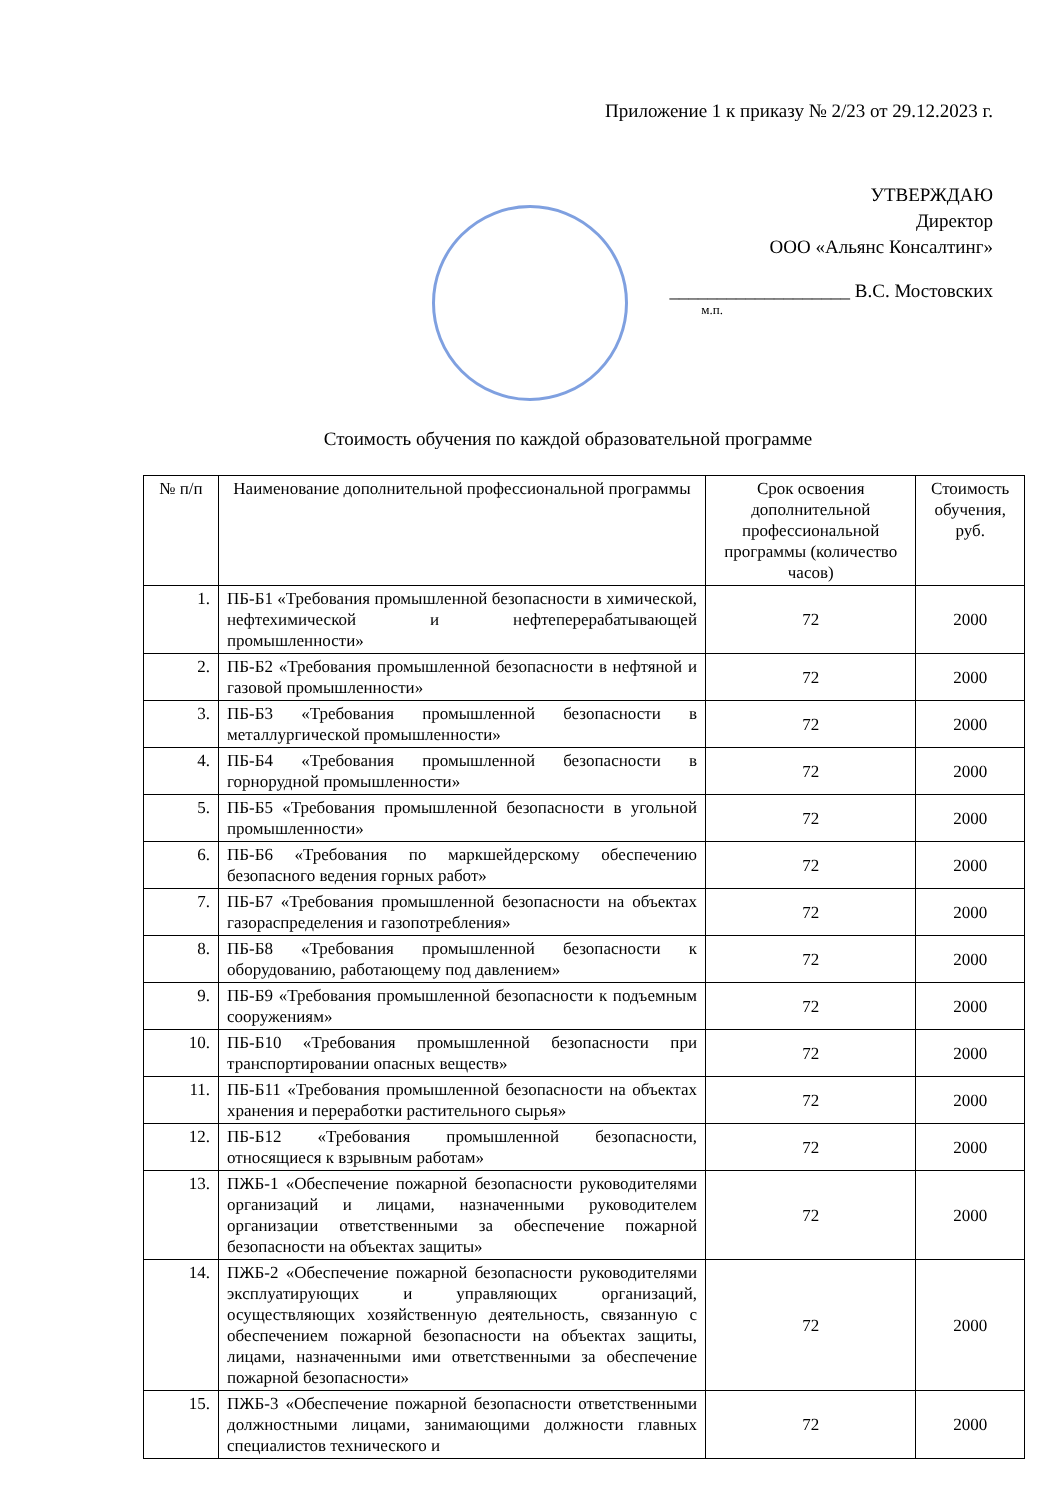Приложение 1 к приказу № 2/23 от 29.12.2023 г.
УТВЕРЖДАЮ
Директор
ООО «Альянс Консалтинг»
___________________ В.С. Мостовских
м.п.
Стоимость обучения по каждой образовательной программе
| № п/п | Наименование дополнительной профессиональной программы | Срок освоения дополнительной профессиональной программы (количество часов) | Стоимость обучения, руб. |
| --- | --- | --- | --- |
| 1. | ПБ-Б1 «Требования промышленной безопасности в химической, нефтехимической и нефтеперерабатывающей промышленности» | 72 | 2000 |
| 2. | ПБ-Б2 «Требования промышленной безопасности в нефтяной и газовой промышленности» | 72 | 2000 |
| 3. | ПБ-Б3 «Требования промышленной безопасности в металлургической промышленности» | 72 | 2000 |
| 4. | ПБ-Б4 «Требования промышленной безопасности в горнорудной промышленности» | 72 | 2000 |
| 5. | ПБ-Б5 «Требования промышленной безопасности в угольной промышленности» | 72 | 2000 |
| 6. | ПБ-Б6 «Требования по маркшейдерскому обеспечению безопасного ведения горных работ» | 72 | 2000 |
| 7. | ПБ-Б7 «Требования промышленной безопасности на объектах газораспределения и газопотребления» | 72 | 2000 |
| 8. | ПБ-Б8 «Требования промышленной безопасности к оборудованию, работающему под давлением» | 72 | 2000 |
| 9. | ПБ-Б9 «Требования промышленной безопасности к подъемным сооружениям» | 72 | 2000 |
| 10. | ПБ-Б10 «Требования промышленной безопасности при транспортировании опасных веществ» | 72 | 2000 |
| 11. | ПБ-Б11 «Требования промышленной безопасности на объектах хранения и переработки растительного сырья» | 72 | 2000 |
| 12. | ПБ-Б12 «Требования промышленной безопасности, относящиеся к взрывным работам» | 72 | 2000 |
| 13. | ПЖБ-1 «Обеспечение пожарной безопасности руководителями организаций и лицами, назначенными руководителем организации ответственными за обеспечение пожарной безопасности на объектах защиты» | 72 | 2000 |
| 14. | ПЖБ-2 «Обеспечение пожарной безопасности руководителями эксплуатирующих и управляющих организаций, осуществляющих хозяйственную деятельность, связанную с обеспечением пожарной безопасности на объектах защиты, лицами, назначенными ими ответственными за обеспечение пожарной безопасности» | 72 | 2000 |
| 15. | ПЖБ-3 «Обеспечение пожарной безопасности ответственными должностными лицами, занимающими должности главных специалистов технического и | 72 | 2000 |